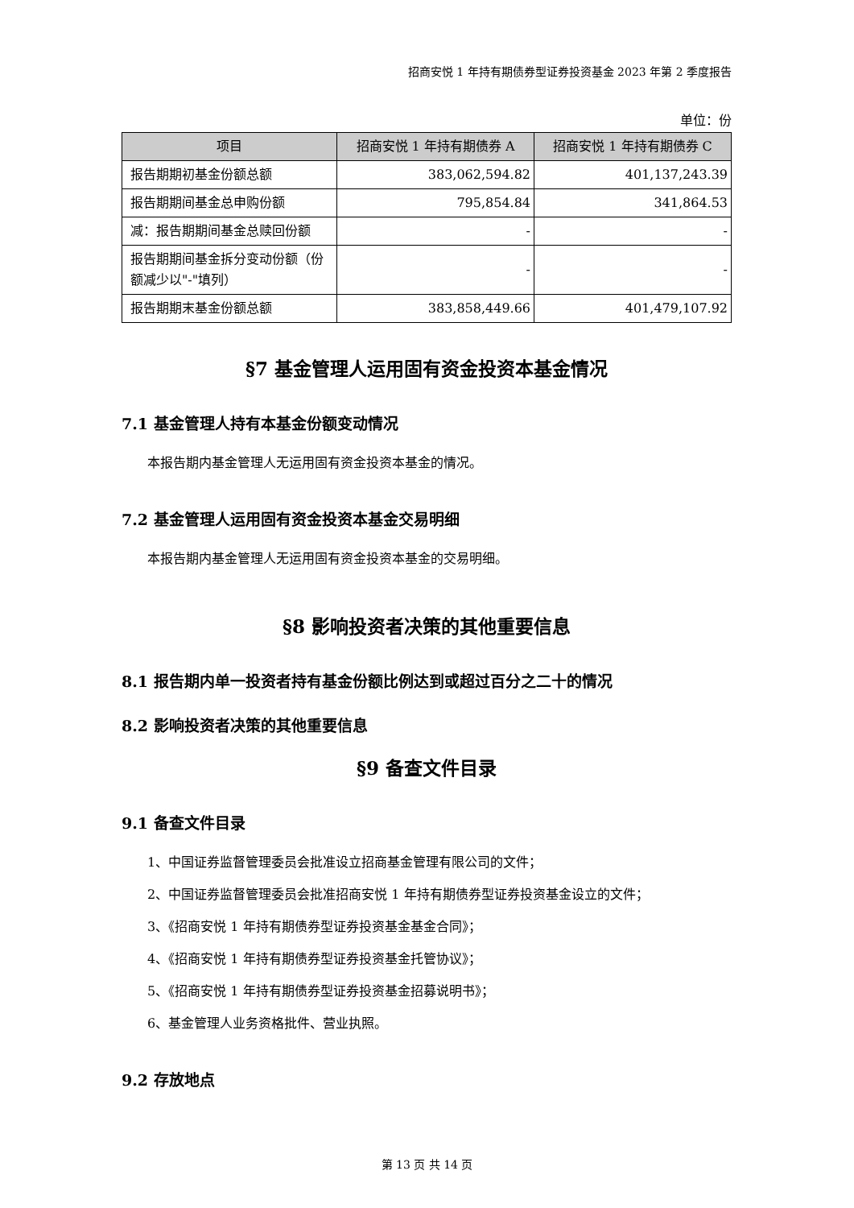招商安悦 1 年持有期债券型证券投资基金 2023 年第 2 季度报告
单位：份
| 项目 | 招商安悦 1 年持有期债券 A | 招商安悦 1 年持有期债券 C |
| --- | --- | --- |
| 报告期期初基金份额总额 | 383,062,594.82 | 401,137,243.39 |
| 报告期期间基金总申购份额 | 795,854.84 | 341,864.53 |
| 减：报告期期间基金总赎回份额 | - | - |
| 报告期期间基金拆分变动份额（份额减少以"-"填列） | - | - |
| 报告期期末基金份额总额 | 383,858,449.66 | 401,479,107.92 |
§7 基金管理人运用固有资金投资本基金情况
7.1 基金管理人持有本基金份额变动情况
本报告期内基金管理人无运用固有资金投资本基金的情况。
7.2 基金管理人运用固有资金投资本基金交易明细
本报告期内基金管理人无运用固有资金投资本基金的交易明细。
§8 影响投资者决策的其他重要信息
8.1 报告期内单一投资者持有基金份额比例达到或超过百分之二十的情况
8.2 影响投资者决策的其他重要信息
§9 备查文件目录
9.1 备查文件目录
1、中国证券监督管理委员会批准设立招商基金管理有限公司的文件；
2、中国证券监督管理委员会批准招商安悦 1 年持有期债券型证券投资基金设立的文件；
3、《招商安悦 1 年持有期债券型证券投资基金基金合同》；
4、《招商安悦 1 年持有期债券型证券投资基金托管协议》；
5、《招商安悦 1 年持有期债券型证券投资基金招募说明书》；
6、基金管理人业务资格批件、营业执照。
9.2 存放地点
第 13 页 共 14 页